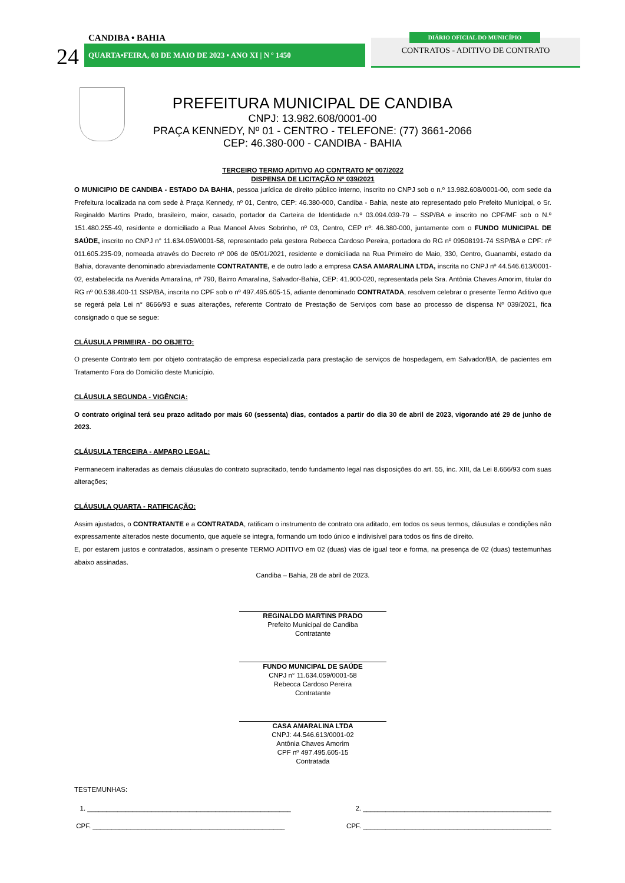CANDIBA • BAHIA
24 QUARTA•FEIRA, 03 DE MAIO DE 2023 • ANO XI | N º 1450
DIÁRIO OFICIAL DO MUNICÍPIO
CONTRATOS - ADITIVO DE CONTRATO
PREFEITURA MUNICIPAL DE CANDIBA
CNPJ: 13.982.608/0001-00
PRAÇA KENNEDY, Nº 01 - CENTRO - TELEFONE: (77) 3661-2066
CEP: 46.380-000 - CANDIBA - BAHIA
TERCEIRO TERMO ADITIVO AO CONTRATO Nº 007/2022
DISPENSA DE LICITAÇÃO Nº 039/2021
O MUNICIPIO DE CANDIBA - ESTADO DA BAHIA, pessoa jurídica de direito público interno, inscrito no CNPJ sob o n.º 13.982.608/0001-00, com sede da Prefeitura localizada na com sede à Praça Kennedy, nº 01, Centro, CEP: 46.380-000, Candiba - Bahia, neste ato representado pelo Prefeito Municipal, o Sr. Reginaldo Martins Prado, brasileiro, maior, casado, portador da Carteira de Identidade n.º 03.094.039-79 – SSP/BA e inscrito no CPF/MF sob o N.º 151.480.255-49, residente e domiciliado a Rua Manoel Alves Sobrinho, nº 03, Centro, CEP nº: 46.380-000, juntamente com o FUNDO MUNICIPAL DE SAÚDE, inscrito no CNPJ n° 11.634.059/0001-58, representado pela gestora Rebecca Cardoso Pereira, portadora do RG nº 09508191-74 SSP/BA e CPF: nº 011.605.235-09, nomeada através do Decreto nº 006 de 05/01/2021, residente e domiciliada na Rua Primeiro de Maio, 330, Centro, Guanambi, estado da Bahia, doravante denominado abreviadamente CONTRATANTE, e de outro lado a empresa CASA AMARALINA LTDA, inscrita no CNPJ nº 44.546.613/0001-02, estabelecida na Avenida Amaralina, nº 790, Bairro Amaralina, Salvador-Bahia, CEP: 41.900-020, representada pela Sra. Antônia Chaves Amorim, titular do RG nº 00.538.400-11 SSP/BA, inscrita no CPF sob o nº 497.495.605-15, adiante denominado CONTRATADA, resolvem celebrar o presente Termo Aditivo que se regerá pela Lei n° 8666/93 e suas alterações, referente Contrato de Prestação de Serviços com base ao processo de dispensa Nº 039/2021, fica consignado o que se segue:
CLÁUSULA PRIMEIRA - DO OBJETO:
O presente Contrato tem por objeto contratação de empresa especializada para prestação de serviços de hospedagem, em Salvador/BA, de pacientes em Tratamento Fora do Domicilio deste Município.
CLÁUSULA SEGUNDA - VIGÊNCIA:
O contrato original terá seu prazo aditado por mais 60 (sessenta) dias, contados a partir do dia 30 de abril de 2023, vigorando até 29 de junho de 2023.
CLÁUSULA TERCEIRA - AMPARO LEGAL:
Permanecem inalteradas as demais cláusulas do contrato supracitado, tendo fundamento legal nas disposições do art. 55, inc. XIII, da Lei 8.666/93 com suas alterações;
CLÁUSULA QUARTA - RATIFICAÇÃO:
Assim ajustados, o CONTRATANTE e a CONTRATADA, ratificam o instrumento de contrato ora aditado, em todos os seus termos, cláusulas e condições não expressamente alterados neste documento, que aquele se integra, formando um todo único e indivisível para todos os fins de direito.
E, por estarem justos e contratados, assinam o presente TERMO ADITIVO em 02 (duas) vias de igual teor e forma, na presença de 02 (duas) testemunhas abaixo assinadas.
Candiba – Bahia, 28 de abril de 2023.
REGINALDO MARTINS PRADO
Prefeito Municipal de Candiba
Contratante
FUNDO MUNICIPAL DE SAÚDE
CNPJ n° 11.634.059/0001-58
Rebecca Cardoso Pereira
Contratante
CASA AMARALINA LTDA
CNPJ: 44.546.613/0001-02
Antônia Chaves Amorim
CPF nº 497.495.605-15
Contratada
TESTEMUNHAS:
1. ______________________________________________________ 2. __________________________________________________
CPF. ___________________________________________________ CPF. __________________________________________________